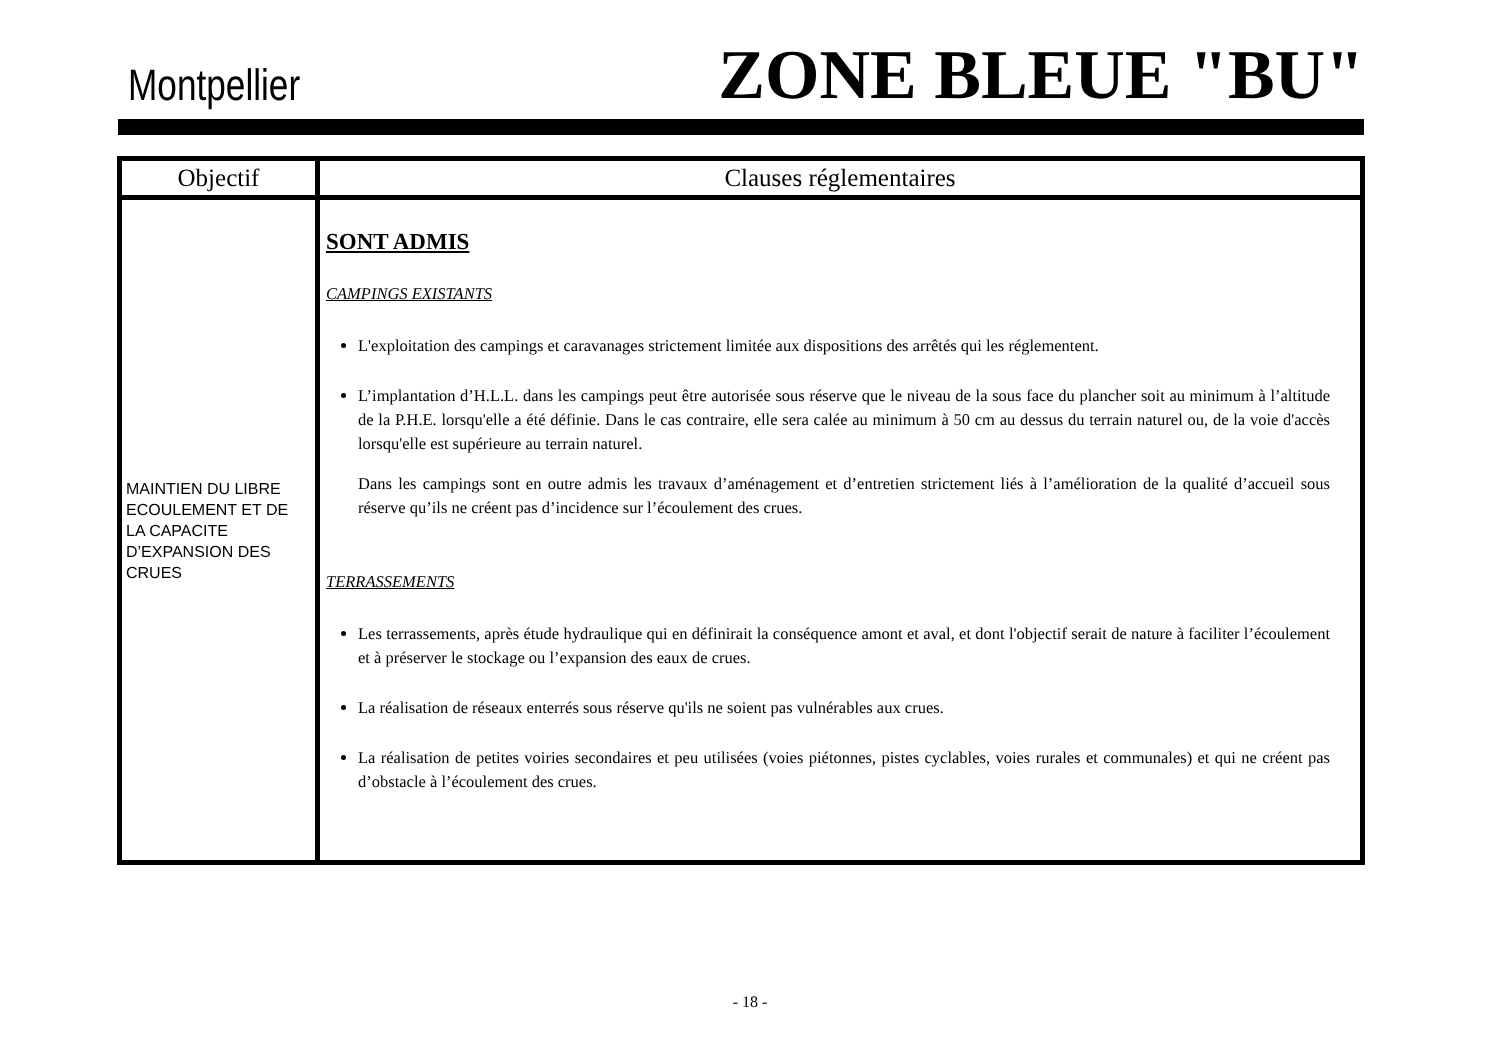Montpellier ZONE BLEUE "BU"
| Objectif | Clauses réglementaires |
| --- | --- |
| MAINTIEN DU LIBRE ECOULEMENT ET DE LA CAPACITE D’EXPANSION DES CRUES | SONT ADMIS CAMPINGS EXISTANTS L'exploitation des campings et caravanages strictement limitée aux dispositions des arrêtés qui les réglementent. L’implantation d’H.L.L. dans les campings peut être autorisée sous réserve que le niveau de la sous face du plancher soit au minimum à l’altitude de la P.H.E. lorsqu'elle a été définie. Dans le cas contraire, elle sera calée au minimum à 50 cm au dessus du terrain naturel ou, de la voie d'accès lorsqu'elle est supérieure au terrain naturel. Dans les campings sont en outre admis les travaux d’aménagement et d’entretien strictement liés à l’amélioration de la qualité d’accueil sous réserve qu’ils ne créent pas d’incidence sur l’écoulement des crues. TERRASSEMENTS Les terrassements, après étude hydraulique qui en définirait la conséquence amont et aval, et dont l'objectif serait de nature à faciliter l’écoulement et à préserver le stockage ou l’expansion des eaux de crues. La réalisation de réseaux enterrés sous réserve qu'ils ne soient pas vulnérables aux crues. La réalisation de petites voiries secondaires et peu utilisées (voies piétonnes, pistes cyclables, voies rurales et communales) et qui ne créent pas d’obstacle à l’écoulement des crues. |
- 18 -